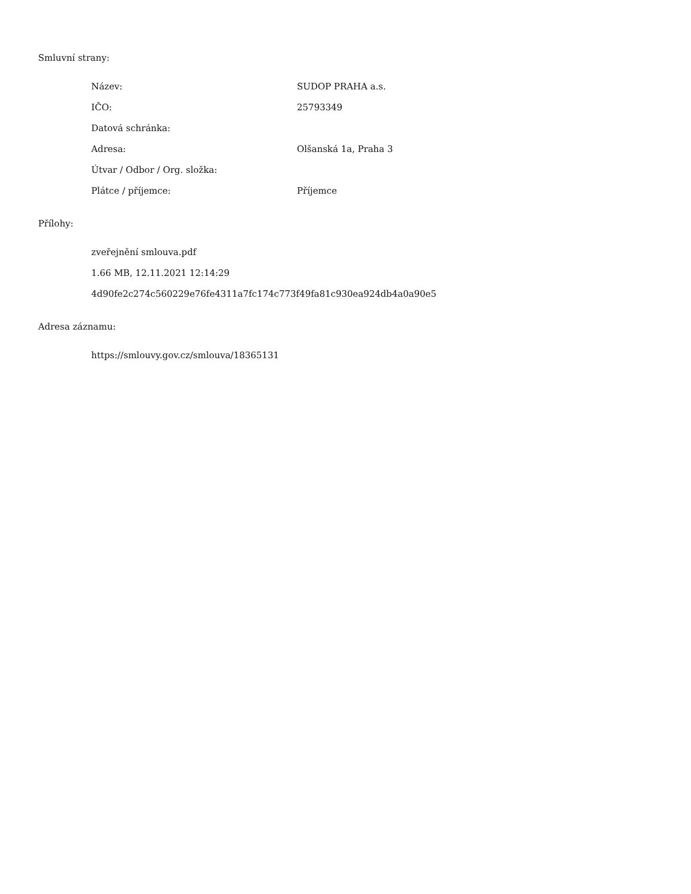Smluvní strany:
| Název: | SUDOP PRAHA a.s. |
| IČO: | 25793349 |
| Datová schránka: | |
| Adresa: | Olšanská 1a, Praha 3 |
| Útvar / Odbor / Org. složka: | |
| Plátce / příjemce: | Příjemce |
Přílohy:
zveřejnění smlouva.pdf
1.66 MB, 12.11.2021 12:14:29
4d90fe2c274c560229e76fe4311a7fc174c773f49fa81c930ea924db4a0a90e5
Adresa záznamu:
https://smlouvy.gov.cz/smlouva/18365131